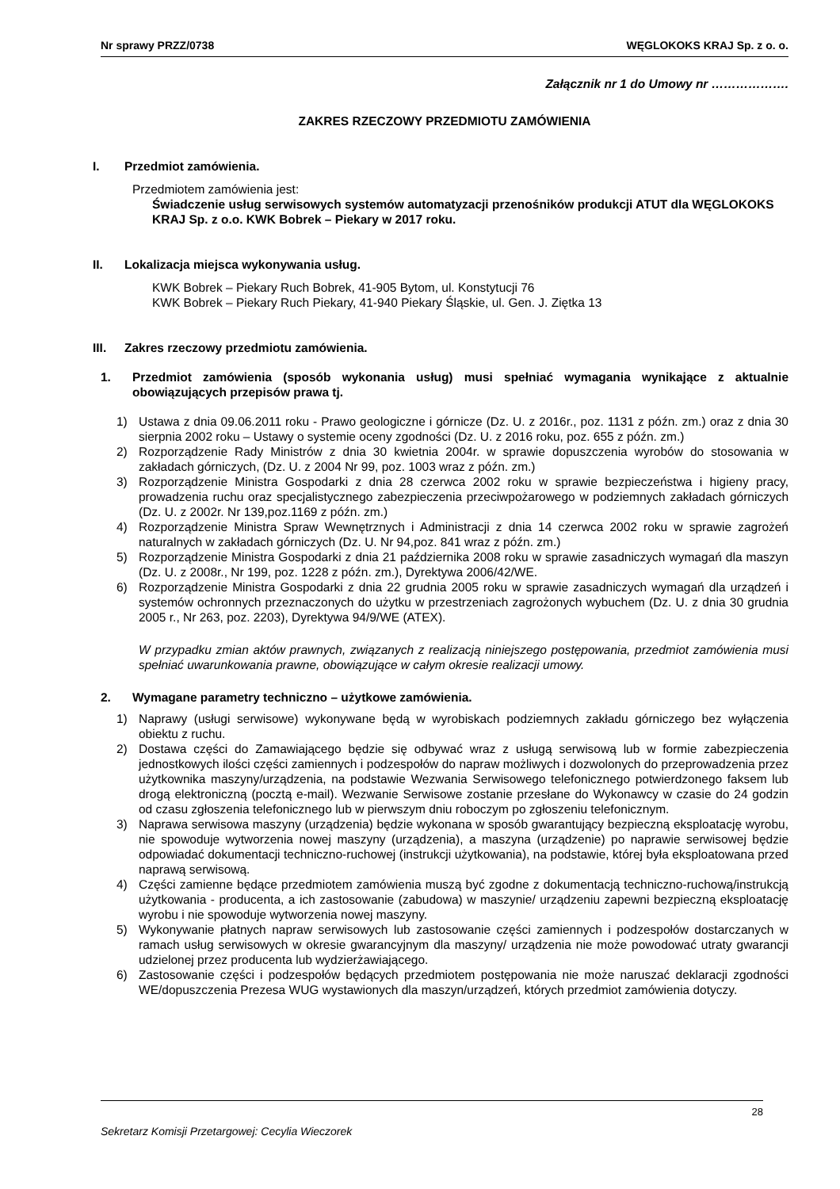Nr sprawy PRZZ/0738 WĘGLOKOKS KRAJ Sp. z o. o.
Załącznik nr 1 do Umowy nr ……………….
ZAKRES RZECZOWY PRZEDMIOTU ZAMÓWIENIA
I. Przedmiot zamówienia.
Przedmiotem zamówienia jest:
Świadczenie usług serwisowych systemów automatyzacji przenośników produkcji ATUT dla WĘGLOKOKS KRAJ Sp. z o.o. KWK Bobrek – Piekary w 2017 roku.
II. Lokalizacja miejsca wykonywania usług.
KWK Bobrek – Piekary Ruch Bobrek, 41-905 Bytom, ul. Konstytucji 76
KWK Bobrek – Piekary Ruch Piekary, 41-940 Piekary Śląskie, ul. Gen. J. Ziętka 13
III. Zakres rzeczowy przedmiotu zamówienia.
1. Przedmiot zamówienia (sposób wykonania usług) musi spełniać wymagania wynikające z aktualnie obowiązujących przepisów prawa tj.
1) Ustawa z dnia 09.06.2011 roku - Prawo geologiczne i górnicze (Dz. U. z 2016r., poz. 1131 z późn. zm.) oraz z dnia 30 sierpnia 2002 roku – Ustawy o systemie oceny zgodności (Dz. U. z 2016 roku, poz. 655 z późn. zm.)
2) Rozporządzenie Rady Ministrów z dnia 30 kwietnia 2004r. w sprawie dopuszczenia wyrobów do stosowania w zakładach górniczych, (Dz. U. z 2004 Nr 99, poz. 1003 wraz z późn. zm.)
3) Rozporządzenie Ministra Gospodarki z dnia 28 czerwca 2002 roku w sprawie bezpieczeństwa i higieny pracy, prowadzenia ruchu oraz specjalistycznego zabezpieczenia przeciwpożarowego w podziemnych zakładach górniczych (Dz. U. z 2002r. Nr 139,poz.1169 z późn. zm.)
4) Rozporządzenie Ministra Spraw Wewnętrznych i Administracji z dnia 14 czerwca 2002 roku w sprawie zagrożeń naturalnych w zakładach górniczych (Dz. U. Nr 94,poz. 841 wraz z późn. zm.)
5) Rozporządzenie Ministra Gospodarki z dnia 21 października 2008 roku w sprawie zasadniczych wymagań dla maszyn (Dz. U. z 2008r., Nr 199, poz. 1228 z późn. zm.), Dyrektywa 2006/42/WE.
6) Rozporządzenie Ministra Gospodarki z dnia 22 grudnia 2005 roku w sprawie zasadniczych wymagań dla urządzeń i systemów ochronnych przeznaczonych do użytku w przestrzeniach zagrożonych wybuchem (Dz. U. z dnia 30 grudnia 2005 r., Nr 263, poz. 2203), Dyrektywa 94/9/WE (ATEX).
W przypadku zmian aktów prawnych, związanych z realizacją niniejszego postępowania, przedmiot zamówienia musi spełniać uwarunkowania prawne, obowiązujące w całym okresie realizacji umowy.
2. Wymagane parametry techniczno – użytkowe zamówienia.
1) Naprawy (usługi serwisowe) wykonywane będą w wyrobiskach podziemnych zakładu górniczego bez wyłączenia obiektu z ruchu.
2) Dostawa części do Zamawiającego będzie się odbywać wraz z usługą serwisową lub w formie zabezpieczenia jednostkowych ilości części zamiennych i podzespołów do napraw możliwych i dozwolonych do przeprowadzenia przez użytkownika maszyny/urządzenia, na podstawie Wezwania Serwisowego telefonicznego potwierdzonego faksem lub drogą elektroniczną (pocztą e-mail). Wezwanie Serwisowe zostanie przesłane do Wykonawcy w czasie do 24 godzin od czasu zgłoszenia telefonicznego lub w pierwszym dniu roboczym po zgłoszeniu telefonicznym.
3) Naprawa serwisowa maszyny (urządzenia) będzie wykonana w sposób gwarantujący bezpieczną eksploatację wyrobu, nie spowoduje wytworzenia nowej maszyny (urządzenia), a maszyna (urządzenie) po naprawie serwisowej będzie odpowiadać dokumentacji techniczno-ruchowej (instrukcji użytkowania), na podstawie, której była eksploatowana przed naprawą serwisową.
4) Części zamienne będące przedmiotem zamówienia muszą być zgodne z dokumentacją techniczno-ruchową/instrukcją użytkowania - producenta, a ich zastosowanie (zabudowa) w maszynie/ urządzeniu zapewni bezpieczną eksploatację wyrobu i nie spowoduje wytworzenia nowej maszyny.
5) Wykonywanie płatnych napraw serwisowych lub zastosowanie części zamiennych i podzespołów dostarczanych w ramach usług serwisowych w okresie gwarancyjnym dla maszyny/ urządzenia nie może powodować utraty gwarancji udzielonej przez producenta lub wydzierżawiającego.
6) Zastosowanie części i podzespołów będących przedmiotem postępowania nie może naruszać deklaracji zgodności WE/dopuszczenia Prezesa WUG wystawionych dla maszyn/urządzeń, których przedmiot zamówienia dotyczy.
28
Sekretarz Komisji Przetargowej: Cecylia Wieczorek